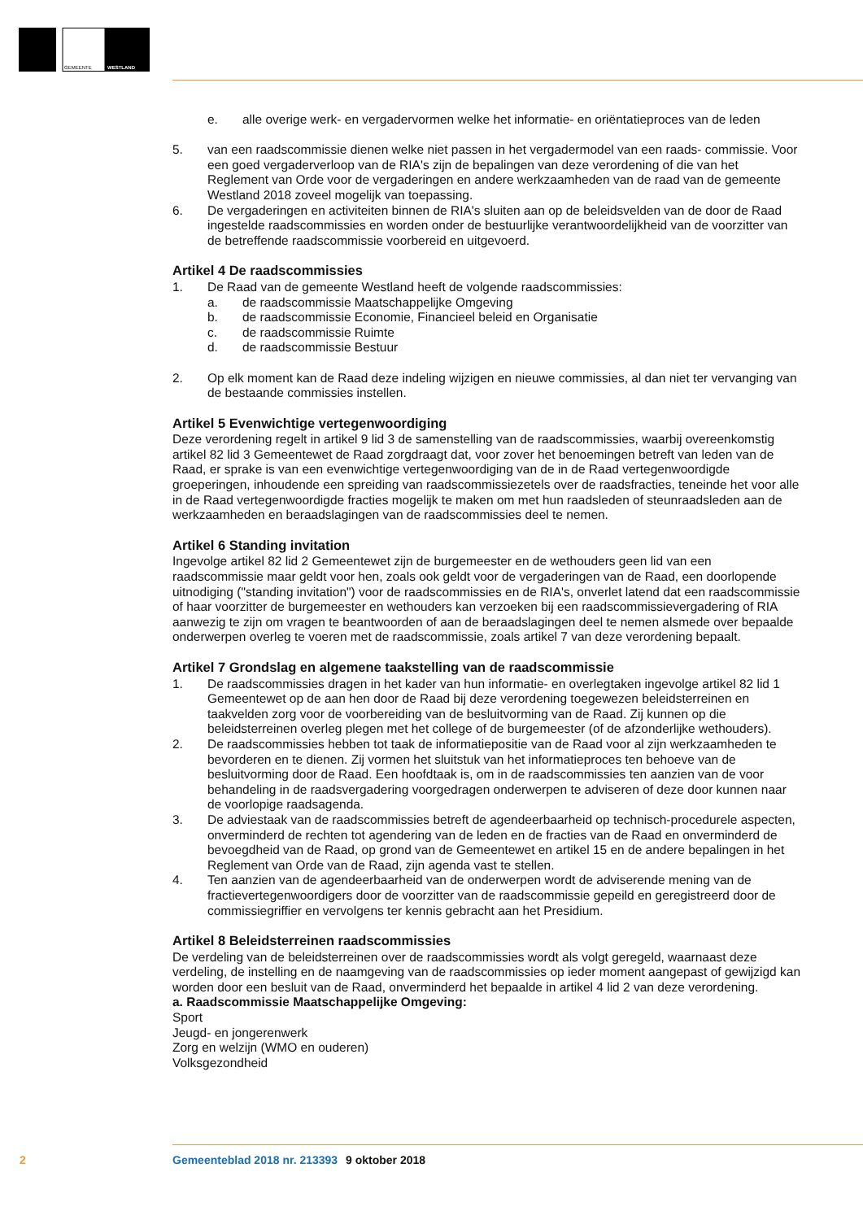GEMEENTE
WESTLAND
e. alle overige werk- en vergadervormen welke het informatie- en oriëntatieproces van de leden
5. van een raadscommissie dienen welke niet passen in het vergadermodel van een raads- commissie. Voor een goed vergaderverloop van de RIA's zijn de bepalingen van deze verordening of die van het Reglement van Orde voor de vergaderingen en andere werkzaamheden van de raad van de gemeente Westland 2018 zoveel mogelijk van toepassing.
6. De vergaderingen en activiteiten binnen de RIA's sluiten aan op de beleidsvelden van de door de Raad ingestelde raadscommissies en worden onder de bestuurlijke verantwoordelijkheid van de voorzitter van de betreffende raadscommissie voorbereid en uitgevoerd.
Artikel 4 De raadscommissies
1. De Raad van de gemeente Westland heeft de volgende raadscommissies:
a. de raadscommissie Maatschappelijke Omgeving
b. de raadscommissie Economie, Financieel beleid en Organisatie
c. de raadscommissie Ruimte
d. de raadscommissie Bestuur
2. Op elk moment kan de Raad deze indeling wijzigen en nieuwe commissies, al dan niet ter vervanging van de bestaande commissies instellen.
Artikel 5 Evenwichtige vertegenwoordiging
Deze verordening regelt in artikel 9 lid 3 de samenstelling van de raadscommissies, waarbij overeenkomstig artikel 82 lid 3 Gemeentewet de Raad zorgdraagt dat, voor zover het benoemingen betreft van leden van de Raad, er sprake is van een evenwichtige vertegenwoordiging van de in de Raad vertegenwoordigde groeperingen, inhoudende een spreiding van raadscommissiezetels over de raadsfracties, teneinde het voor alle in de Raad vertegenwoordigde fracties mogelijk te maken om met hun raadsleden of steunraadsleden aan de werkzaamheden en beraadslagingen van de raadscommissies deel te nemen.
Artikel 6 Standing invitation
Ingevolge artikel 82 lid 2 Gemeentewet zijn de burgemeester en de wethouders geen lid van een raadscommissie maar geldt voor hen, zoals ook geldt voor de vergaderingen van de Raad, een doorlopende uitnodiging ("standing invitation") voor de raadscommissies en de RIA's, onverlet latend dat een raadscommissie of haar voorzitter de burgemeester en wethouders kan verzoeken bij een raadscommissievergadering of RIA aanwezig te zijn om vragen te beantwoorden of aan de beraadslagingen deel te nemen alsmede over bepaalde onderwerpen overleg te voeren met de raadscommissie, zoals artikel 7 van deze verordening bepaalt.
Artikel 7 Grondslag en algemene taakstelling van de raadscommissie
1. De raadscommissies dragen in het kader van hun informatie- en overlegtaken ingevolge artikel 82 lid 1 Gemeentewet op de aan hen door de Raad bij deze verordening toegewezen beleidsterreinen en taakvelden zorg voor de voorbereiding van de besluitvorming van de Raad. Zij kunnen op die beleidsterreinen overleg plegen met het college of de burgemeester (of de afzonderlijke wethouders).
2. De raadscommissies hebben tot taak de informatiepositie van de Raad voor al zijn werkzaamheden te bevorderen en te dienen. Zij vormen het sluitstuk van het informatieproces ten behoeve van de besluitvorming door de Raad. Een hoofdtaak is, om in de raadscommissies ten aanzien van de voor behandeling in de raadsvergadering voorgedragen onderwerpen te adviseren of deze door kunnen naar de voorlopige raadsagenda.
3. De adviestaak van de raadscommissies betreft de agendeerbaarheid op technisch-procedurele aspecten, onverminderd de rechten tot agendering van de leden en de fracties van de Raad en onverminderd de bevoegdheid van de Raad, op grond van de Gemeentewet en artikel 15 en de andere bepalingen in het Reglement van Orde van de Raad, zijn agenda vast te stellen.
4. Ten aanzien van de agendeerbaarheid van de onderwerpen wordt de adviserende mening van de fractievertegenwoordigers door de voorzitter van de raadscommissie gepeild en geregistreerd door de commissiegriffier en vervolgens ter kennis gebracht aan het Presidium.
Artikel 8 Beleidsterreinen raadscommissies
De verdeling van de beleidsterreinen over de raadscommissies wordt als volgt geregeld, waarnaast deze verdeling, de instelling en de naamgeving van de raadscommissies op ieder moment aangepast of gewijzigd kan worden door een besluit van de Raad, onverminderd het bepaalde in artikel 4 lid 2 van deze verordening.
a. Raadscommissie Maatschappelijke Omgeving:
Sport
Jeugd- en jongerenwerk
Zorg en welzijn (WMO en ouderen)
Volksgezondheid
2 Gemeenteblad 2018 nr. 213393 9 oktober 2018